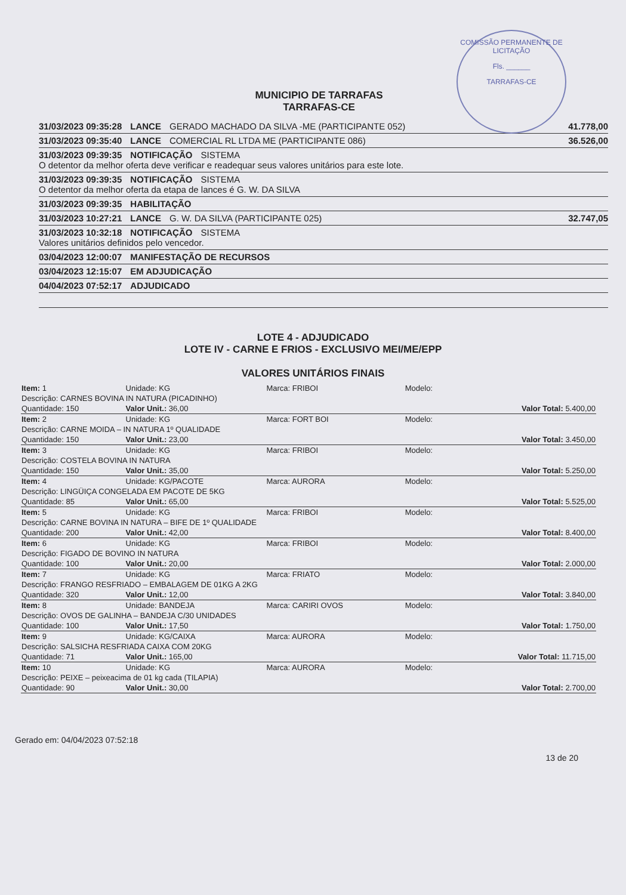COMISSÃO PERMANENTE DE LICITAÇÃO
Fls. ______
TARRAFAS-CE
MUNICIPIO DE TARRAFAS
TARRAFAS-CE
31/03/2023 09:35:28 LANCE GERADO MACHADO DA SILVA -ME (PARTICIPANTE 052) 41.778,00
31/03/2023 09:35:40 LANCE COMERCIAL RL LTDA ME (PARTICIPANTE 086) 36.526,00
31/03/2023 09:39:35 NOTIFICAÇÃO SISTEMA
O detentor da melhor oferta deve verificar e readequar seus valores unitários para este lote.
31/03/2023 09:39:35 NOTIFICAÇÃO SISTEMA
O detentor da melhor oferta da etapa de lances é G. W. DA SILVA
31/03/2023 09:39:35 HABILITAÇÃO
31/03/2023 10:27:21 LANCE G. W. DA SILVA (PARTICIPANTE 025) 32.747,05
31/03/2023 10:32:18 NOTIFICAÇÃO SISTEMA
Valores unitários definidos pelo vencedor.
03/04/2023 12:00:07 MANIFESTAÇÃO DE RECURSOS
03/04/2023 12:15:07 EM ADJUDICAÇÃO
04/04/2023 07:52:17 ADJUDICADO
LOTE 4 - ADJUDICADO
LOTE IV - CARNE E FRIOS - EXCLUSIVO MEI/ME/EPP
VALORES UNITÁRIOS FINAIS
| Item: 1 | Unidade: KG | Marca: FRIBOI | Modelo: | |
| Descrição: CARNES BOVINA IN NATURA (PICADINHO) | | | | |
| Quantidade: 150 | Valor Unit.: 36,00 | | | Valor Total: 5.400,00 |
| Item: 2 | Unidade: KG | Marca: FORT BOI | Modelo: | |
| Descrição: CARNE MOIDA – IN NATURA 1º QUALIDADE | | | | |
| Quantidade: 150 | Valor Unit.: 23,00 | | | Valor Total: 3.450,00 |
| Item: 3 | Unidade: KG | Marca: FRIBOI | Modelo: | |
| Descrição: COSTELA BOVINA IN NATURA | | | | |
| Quantidade: 150 | Valor Unit.: 35,00 | | | Valor Total: 5.250,00 |
| Item: 4 | Unidade: KG/PACOTE | Marca: AURORA | Modelo: | |
| Descrição: LINGÜIÇA CONGELADA EM PACOTE DE 5KG | | | | |
| Quantidade: 85 | Valor Unit.: 65,00 | | | Valor Total: 5.525,00 |
| Item: 5 | Unidade: KG | Marca: FRIBOI | Modelo: | |
| Descrição: CARNE BOVINA IN NATURA – BIFE DE 1º QUALIDADE | | | | |
| Quantidade: 200 | Valor Unit.: 42,00 | | | Valor Total: 8.400,00 |
| Item: 6 | Unidade: KG | Marca: FRIBOI | Modelo: | |
| Descrição: FIGADO DE BOVINO IN NATURA | | | | |
| Quantidade: 100 | Valor Unit.: 20,00 | | | Valor Total: 2.000,00 |
| Item: 7 | Unidade: KG | Marca: FRIATO | Modelo: | |
| Descrição: FRANGO RESFRIADO – EMBALAGEM DE 01KG A 2KG | | | | |
| Quantidade: 320 | Valor Unit.: 12,00 | | | Valor Total: 3.840,00 |
| Item: 8 | Unidade: BANDEJA | Marca: CARIRI OVOS | Modelo: | |
| Descrição: OVOS DE GALINHA – BANDEJA C/30 UNIDADES | | | | |
| Quantidade: 100 | Valor Unit.: 17,50 | | | Valor Total: 1.750,00 |
| Item: 9 | Unidade: KG/CAIXA | Marca: AURORA | Modelo: | |
| Descrição: SALSICHA RESFRIADA CAIXA COM 20KG | | | | |
| Quantidade: 71 | Valor Unit.: 165,00 | | | Valor Total: 11.715,00 |
| Item: 10 | Unidade: KG | Marca: AURORA | Modelo: | |
| Descrição: PEIXE – peixeacima de 01 kg cada (TILAPIA) | | | | |
| Quantidade: 90 | Valor Unit.: 30,00 | | | Valor Total: 2.700,00 |
Gerado em: 04/04/2023 07:52:18 13 de 20